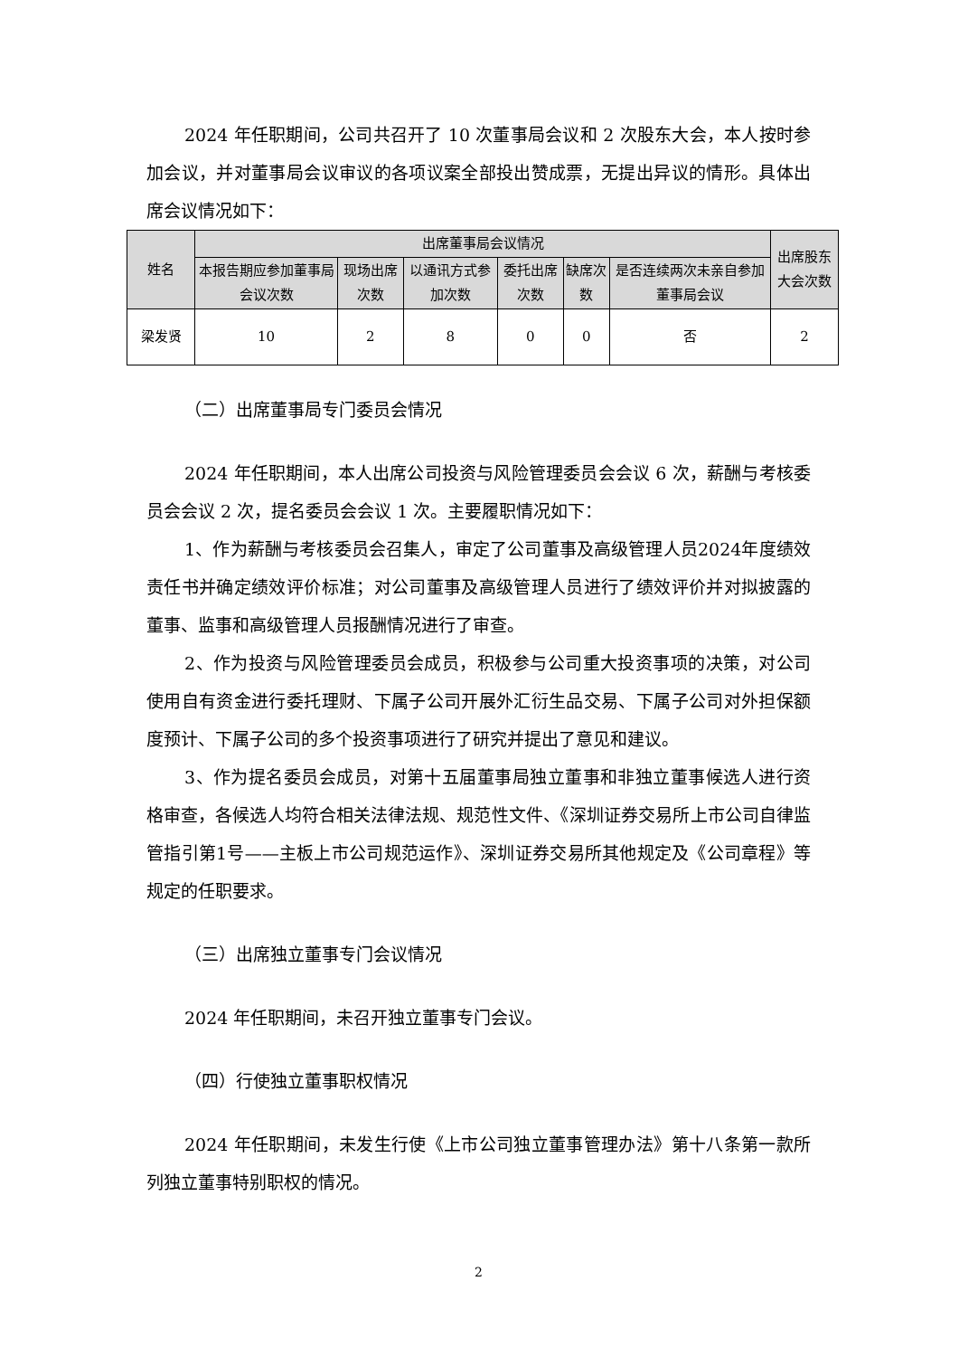2024 年任职期间，公司共召开了 10 次董事局会议和 2 次股东大会，本人按时参加会议，并对董事局会议审议的各项议案全部投出赞成票，无提出异议的情形。具体出席会议情况如下：
| 姓名 | 出席董事局会议情况 | | | | | | 出席股东大会次数 |
| --- | --- | --- | --- | --- | --- | --- | --- |
| | 本报告期应参加董事局会议次数 | 现场出席次数 | 以通讯方式参加次数 | 委托出席次数 | 缺席次数 | 是否连续两次未亲自参加董事局会议 | |
| 梁发贤 | 10 | 2 | 8 | 0 | 0 | 否 | 2 |
（二）出席董事局专门委员会情况
2024 年任职期间，本人出席公司投资与风险管理委员会会议 6 次，薪酬与考核委员会会议 2 次，提名委员会会议 1 次。主要履职情况如下：
1、作为薪酬与考核委员会召集人，审定了公司董事及高级管理人员2024年度绩效责任书并确定绩效评价标准；对公司董事及高级管理人员进行了绩效评价并对拟披露的董事、监事和高级管理人员报酬情况进行了审查。
2、作为投资与风险管理委员会成员，积极参与公司重大投资事项的决策，对公司使用自有资金进行委托理财、下属子公司开展外汇衍生品交易、下属子公司对外担保额度预计、下属子公司的多个投资事项进行了研究并提出了意见和建议。
3、作为提名委员会成员，对第十五届董事局独立董事和非独立董事候选人进行资格审查，各候选人均符合相关法律法规、规范性文件、《深圳证券交易所上市公司自律监管指引第1号——主板上市公司规范运作》、深圳证券交易所其他规定及《公司章程》等规定的任职要求。
（三）出席独立董事专门会议情况
2024 年任职期间，未召开独立董事专门会议。
（四）行使独立董事职权情况
2024 年任职期间，未发生行使《上市公司独立董事管理办法》第十八条第一款所列独立董事特别职权的情况。
2